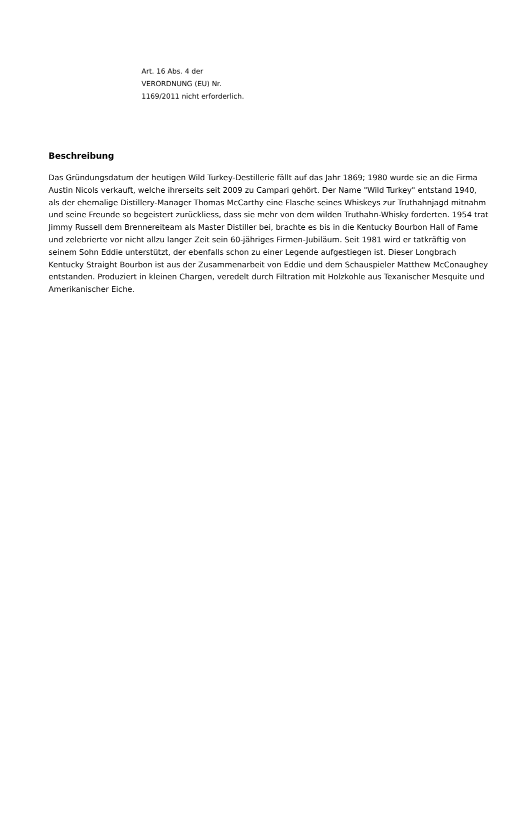Art. 16 Abs. 4 der
VERORDNUNG (EU) Nr.
1169/2011 nicht erforderlich.
Beschreibung
Das Gründungsdatum der heutigen Wild Turkey-Destillerie fällt auf das Jahr 1869; 1980 wurde sie an die Firma Austin Nicols verkauft, welche ihrerseits seit 2009 zu Campari gehört. Der Name "Wild Turkey" entstand 1940, als der ehemalige Distillery-Manager Thomas McCarthy eine Flasche seines Whiskeys zur Truthahnjagd mitnahm und seine Freunde so begeistert zurückliess, dass sie mehr von dem wilden Truthahn-Whisky forderten. 1954 trat Jimmy Russell dem Brennereiteam als Master Distiller bei, brachte es bis in die Kentucky Bourbon Hall of Fame und zelebrierte vor nicht allzu langer Zeit sein 60-jähriges Firmen-Jubiläum. Seit 1981 wird er tatkräftig von seinem Sohn Eddie unterstützt, der ebenfalls schon zu einer Legende aufgestiegen ist. Dieser Longbrach Kentucky Straight Bourbon ist aus der Zusammenarbeit von Eddie und dem Schauspieler Matthew McConaughey entstanden. Produziert in kleinen Chargen, veredelt durch Filtration mit Holzkohle aus Texanischer Mesquite und Amerikanischer Eiche.